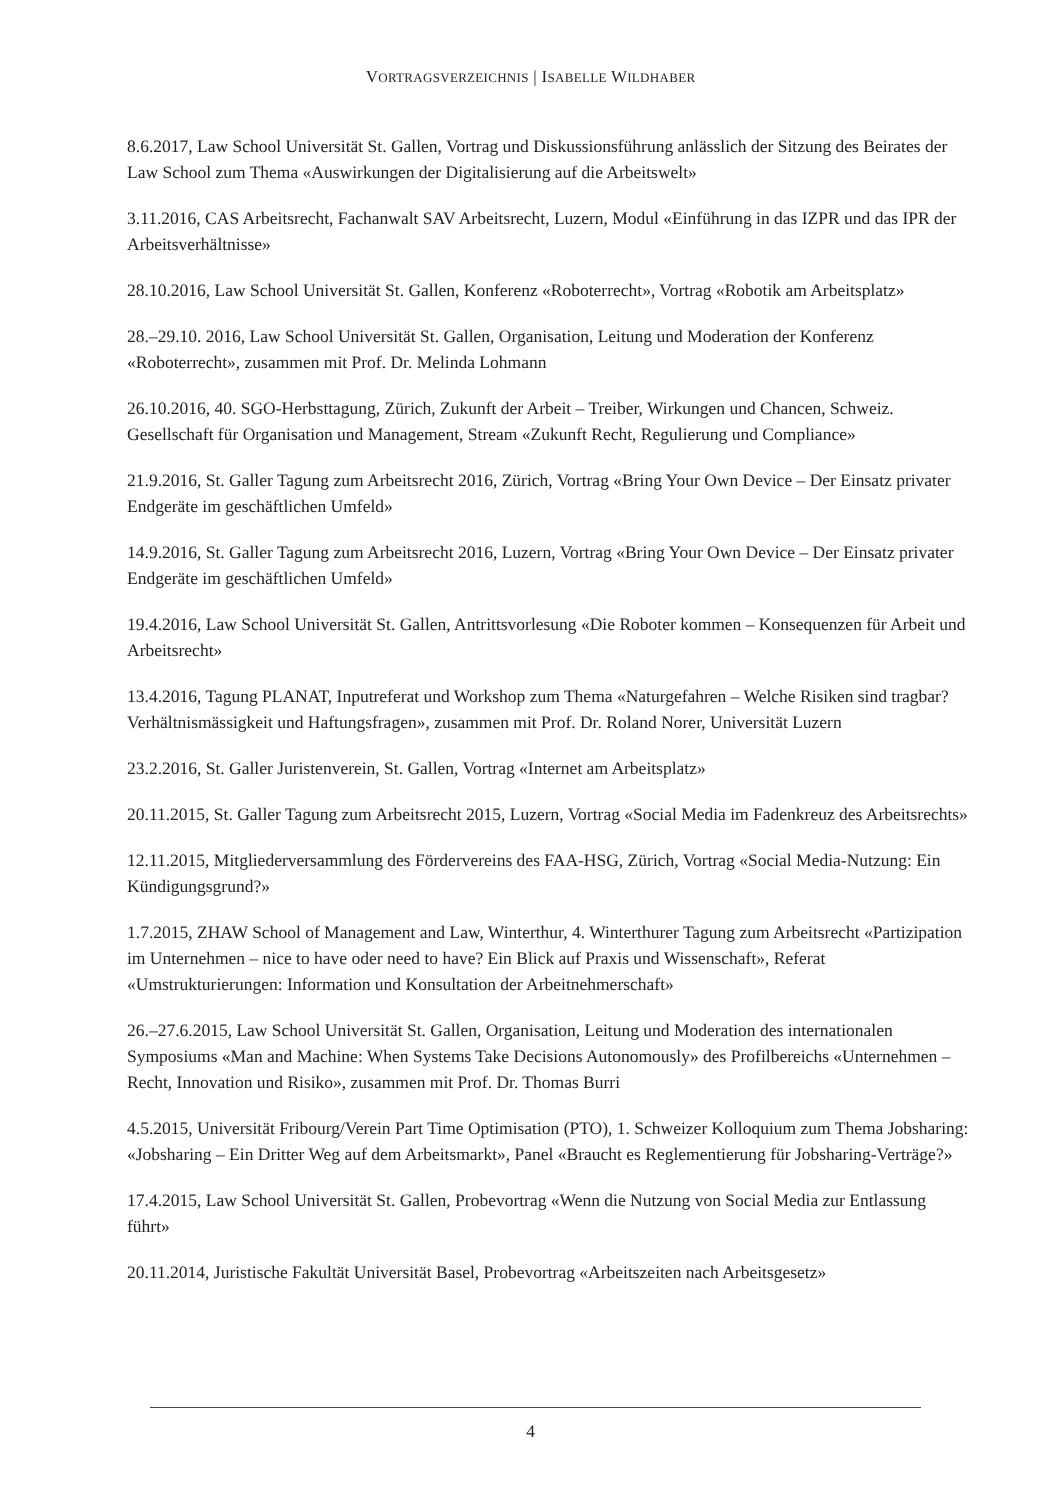VORTRAGSVERZEICHNIS | ISABELLE WILDHABER
8.6.2017, Law School Universität St. Gallen, Vortrag und Diskussionsführung anlässlich der Sitzung des Beirates der Law School zum Thema «Auswirkungen der Digitalisierung auf die Arbeitswelt»
3.11.2016, CAS Arbeitsrecht, Fachanwalt SAV Arbeitsrecht, Luzern, Modul «Einführung in das IZPR und das IPR der Arbeitsverhältnisse»
28.10.2016, Law School Universität St. Gallen, Konferenz «Roboterrecht», Vortrag «Robotik am Arbeitsplatz»
28.–29.10. 2016, Law School Universität St. Gallen, Organisation, Leitung und Moderation der Konferenz «Roboterrecht», zusammen mit Prof. Dr. Melinda Lohmann
26.10.2016, 40. SGO-Herbsttagung, Zürich, Zukunft der Arbeit – Treiber, Wirkungen und Chancen, Schweiz. Gesellschaft für Organisation und Management, Stream «Zukunft Recht, Regulierung und Compliance»
21.9.2016, St. Galler Tagung zum Arbeitsrecht 2016, Zürich, Vortrag «Bring Your Own Device – Der Einsatz privater Endgeräte im geschäftlichen Umfeld»
14.9.2016, St. Galler Tagung zum Arbeitsrecht 2016, Luzern, Vortrag «Bring Your Own Device – Der Einsatz privater Endgeräte im geschäftlichen Umfeld»
19.4.2016, Law School Universität St. Gallen, Antrittsvorlesung «Die Roboter kommen – Konsequenzen für Arbeit und Arbeitsrecht»
13.4.2016, Tagung PLANAT, Inputreferat und Workshop zum Thema «Naturgefahren – Welche Risiken sind tragbar? Verhältnismässigkeit und Haftungsfragen», zusammen mit Prof. Dr. Roland Norer, Universität Luzern
23.2.2016, St. Galler Juristenverein, St. Gallen, Vortrag «Internet am Arbeitsplatz»
20.11.2015, St. Galler Tagung zum Arbeitsrecht 2015, Luzern, Vortrag «Social Media im Fadenkreuz des Arbeitsrechts»
12.11.2015, Mitgliederversammlung des Fördervereins des FAA-HSG, Zürich, Vortrag «Social Media-Nutzung: Ein Kündigungsgrund?»
1.7.2015, ZHAW School of Management and Law, Winterthur, 4. Winterthurer Tagung zum Arbeitsrecht «Partizipation im Unternehmen – nice to have oder need to have? Ein Blick auf Praxis und Wissenschaft», Referat «Umstrukturierungen: Information und Konsultation der Arbeitnehmerschaft»
26.–27.6.2015, Law School Universität St. Gallen, Organisation, Leitung und Moderation des internationalen Symposiums «Man and Machine: When Systems Take Decisions Autonomously» des Profilbereichs «Unternehmen – Recht, Innovation und Risiko», zusammen mit Prof. Dr. Thomas Burri
4.5.2015, Universität Fribourg/Verein Part Time Optimisation (PTO), 1. Schweizer Kolloquium zum Thema Jobsharing: «Jobsharing – Ein Dritter Weg auf dem Arbeitsmarkt», Panel «Braucht es Reglementierung für Jobsharing-Verträge?»
17.4.2015, Law School Universität St. Gallen, Probevortrag «Wenn die Nutzung von Social Media zur Entlassung führt»
20.11.2014, Juristische Fakultät Universität Basel, Probevortrag «Arbeitszeiten nach Arbeitsgesetz»
4